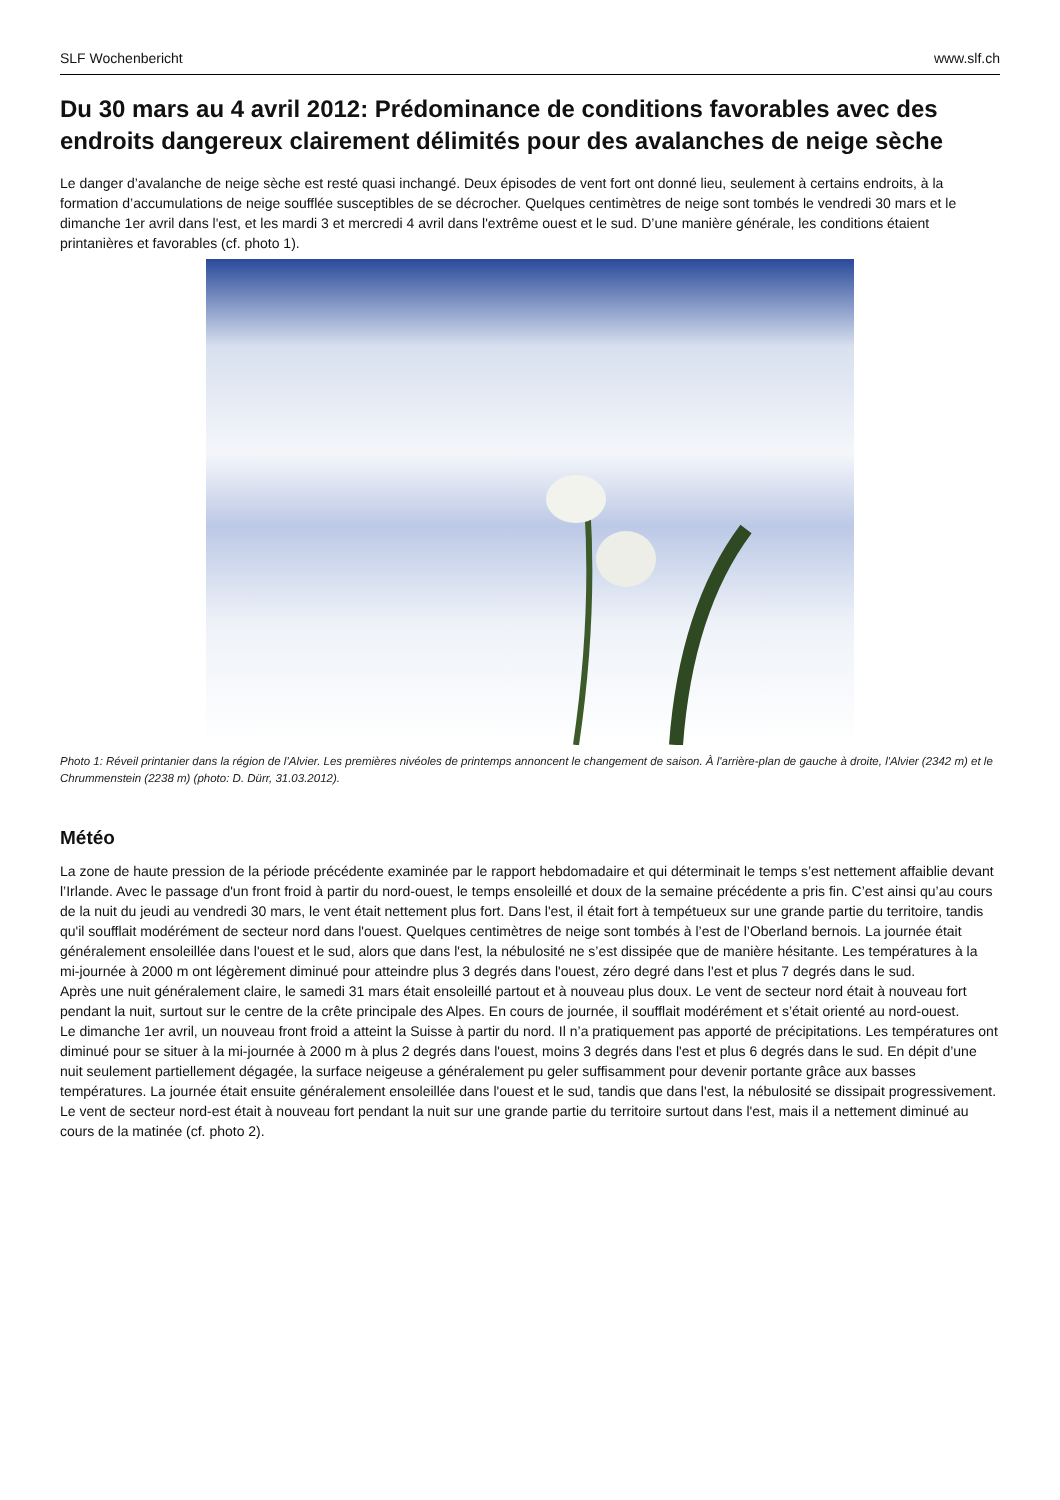SLF Wochenbericht www.slf.ch
Du 30 mars au 4 avril 2012: Prédominance de conditions favorables avec des endroits dangereux clairement délimités pour des avalanches de neige sèche
Le danger d’avalanche de neige sèche est resté quasi inchangé. Deux épisodes de vent fort ont donné lieu, seulement à certains endroits, à la formation d’accumulations de neige soufflée susceptibles de se décrocher. Quelques centimètres de neige sont tombés le vendredi 30 mars et le dimanche 1er avril dans l'est, et les mardi 3 et mercredi 4 avril dans l'extrême ouest et le sud. D’une manière générale, les conditions étaient printanières et favorables (cf. photo 1).
Photo 1: Réveil printanier dans la région de l’Alvier. Les premières nivéoles de printemps annoncent le changement de saison. À l'arrière-plan de gauche à droite, l'Alvier (2342 m) et le Chrummenstein (2238 m) (photo: D. Dürr, 31.03.2012).
Météo
La zone de haute pression de la période précédente examinée par le rapport hebdomadaire et qui déterminait le temps s’est nettement affaiblie devant l’Irlande. Avec le passage d'un front froid à partir du nord-ouest, le temps ensoleillé et doux de la semaine précédente a pris fin. C’est ainsi qu’au cours de la nuit du jeudi au vendredi 30 mars, le vent était nettement plus fort. Dans l'est, il était fort à tempétueux sur une grande partie du territoire, tandis qu'il soufflait modérément de secteur nord dans l'ouest. Quelques centimètres de neige sont tombés à l’est de l’Oberland bernois. La journée était généralement ensoleillée dans l'ouest et le sud, alors que dans l'est, la nébulosité ne s’est dissipée que de manière hésitante. Les températures à la mi-journée à 2000 m ont légèrement diminué pour atteindre plus 3 degrés dans l'ouest, zéro degré dans l'est et plus 7 degrés dans le sud.
Après une nuit généralement claire, le samedi 31 mars était ensoleillé partout et à nouveau plus doux. Le vent de secteur nord était à nouveau fort pendant la nuit, surtout sur le centre de la crête principale des Alpes. En cours de journée, il soufflait modérément et s’était orienté au nord-ouest.
Le dimanche 1er avril, un nouveau front froid a atteint la Suisse à partir du nord. Il n’a pratiquement pas apporté de précipitations. Les températures ont diminué pour se situer à la mi-journée à 2000 m à plus 2 degrés dans l'ouest, moins 3 degrés dans l'est et plus 6 degrés dans le sud. En dépit d’une nuit seulement partiellement dégagée, la surface neigeuse a généralement pu geler suffisamment pour devenir portante grâce aux basses températures. La journée était ensuite généralement ensoleillée dans l'ouest et le sud, tandis que dans l'est, la nébulosité se dissipait progressivement. Le vent de secteur nord-est était à nouveau fort pendant la nuit sur une grande partie du territoire surtout dans l'est, mais il a nettement diminué au cours de la matinée (cf. photo 2).